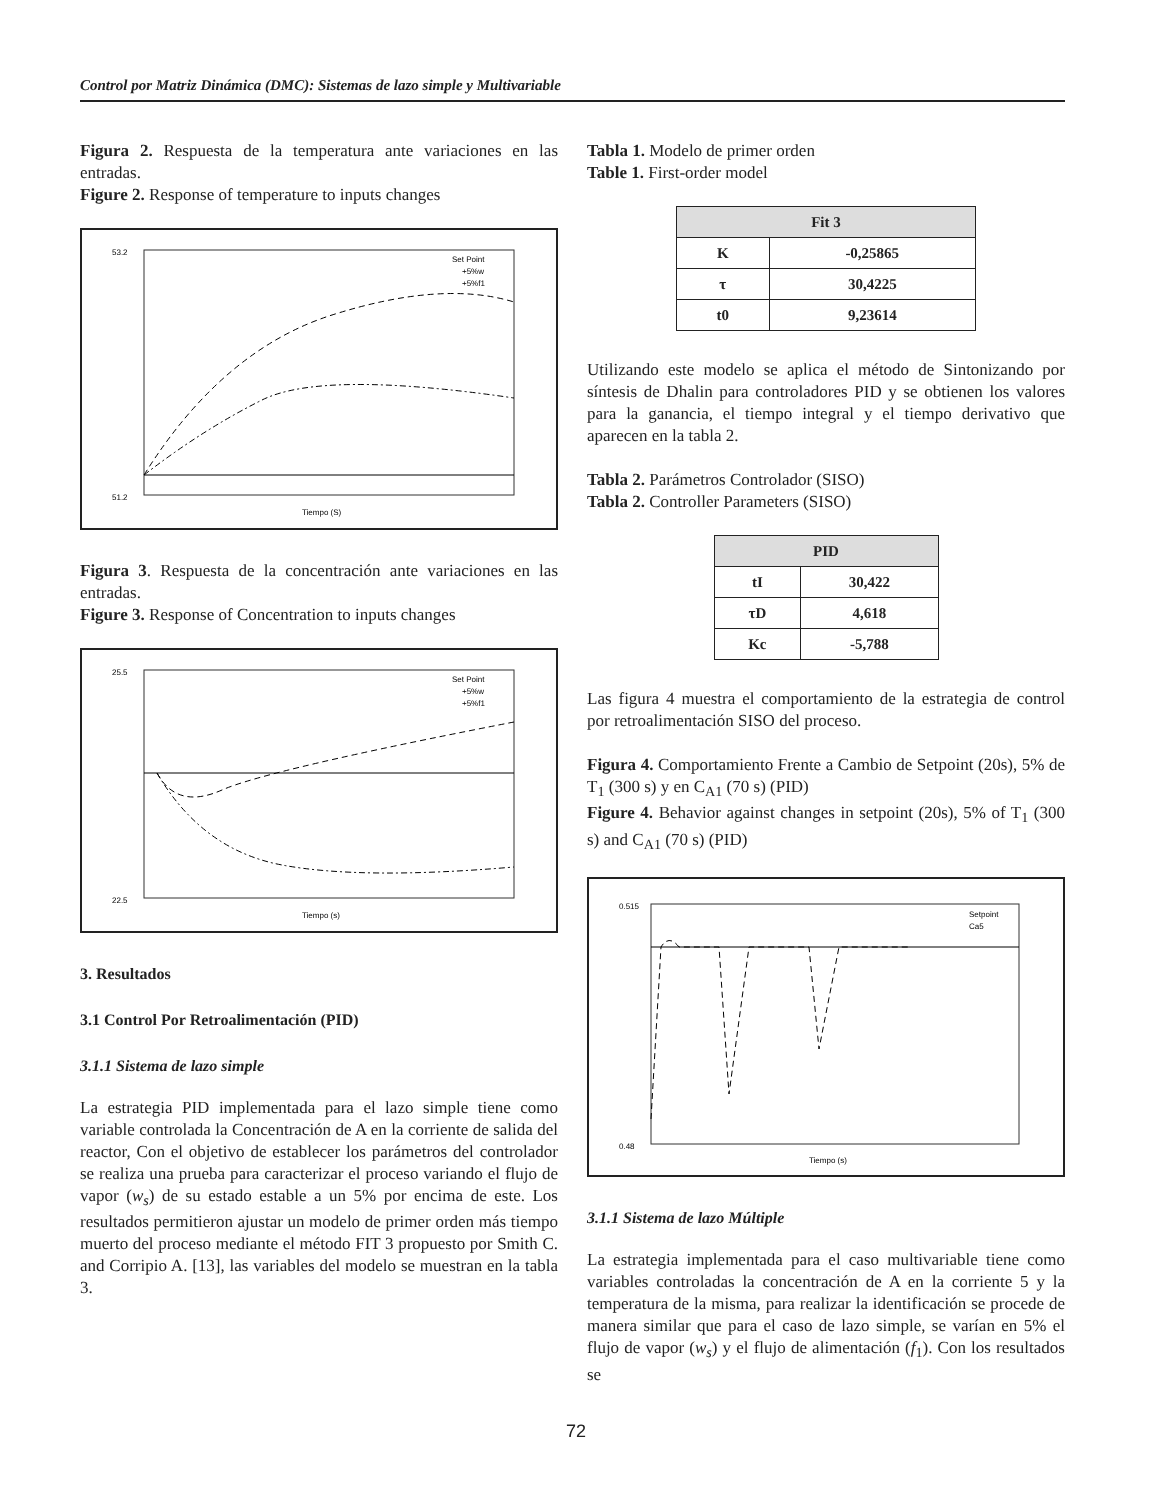Control por Matriz Dinámica (DMC): Sistemas de lazo simple y Multivariable
Figura 2. Respuesta de la temperatura ante variaciones en las entradas.
Figure 2. Response of temperature to inputs changes
53.2
51.2
Tiempo (S)
Set Point
+5%w
+5%f1
Figura 3. Respuesta de la concentración ante variaciones en las entradas.
Figure 3. Response of Concentration to inputs changes
25.5
22.5
Tiempo (s)
Set Point
+5%w
+5%f1
3. Resultados
3.1 Control Por Retroalimentación (PID)
3.1.1 Sistema de lazo simple
La estrategia PID implementada para el lazo simple tiene como variable controlada la Concentración de A en la corriente de salida del reactor, Con el objetivo de establecer los parámetros del controlador se realiza una prueba para caracterizar el proceso variando el flujo de vapor (w<sub>s</sub>) de su estado estable a un 5% por encima de este. Los resultados permitieron ajustar un modelo de primer orden más tiempo muerto del proceso mediante el método FIT 3 propuesto por Smith C. and Corripio A. [13], las variables del modelo se muestran en la tabla 3.
Tabla 1. Modelo de primer orden
Table 1. First-order model
| Fit 3 | |
| --- | --- |
| K | -0,25865 |
| τ | 30,4225 |
| t0 | 9,23614 |
Utilizando este modelo se aplica el método de Sintonizando por síntesis de Dhalin para controladores PID y se obtienen los valores para la ganancia, el tiempo integral y el tiempo derivativo que aparecen en la tabla 2.
Tabla 2. Parámetros Controlador (SISO)
Tabla 2. Controller Parameters (SISO)
| PID | |
| --- | --- |
| tI | 30,422 |
| τD | 4,618 |
| Kc | -5,788 |
Las figura 4 muestra el comportamiento de la estrategia de control por retroalimentación SISO del proceso.
Figura 4. Comportamiento Frente a Cambio de Setpoint (20s), 5% de T<sub>1</sub> (300 s) y en C<sub>A1</sub> (70 s) (PID)
Figure 4. Behavior against changes in setpoint (20s), 5% of T<sub>1</sub> (300 s) and C<sub>A1</sub> (70 s) (PID)
0.515
0.48
Tiempo (s)
Setpoint
Ca5
3.1.1 Sistema de lazo Múltiple
La estrategia implementada para el caso multivariable tiene como variables controladas la concentración de A en la corriente 5 y la temperatura de la misma, para realizar la identificación se procede de manera similar que para el caso de lazo simple, se varían en 5% el flujo de vapor (w<sub>s</sub>) y el flujo de alimentación (f<sub>1</sub>). Con los resultados se
72